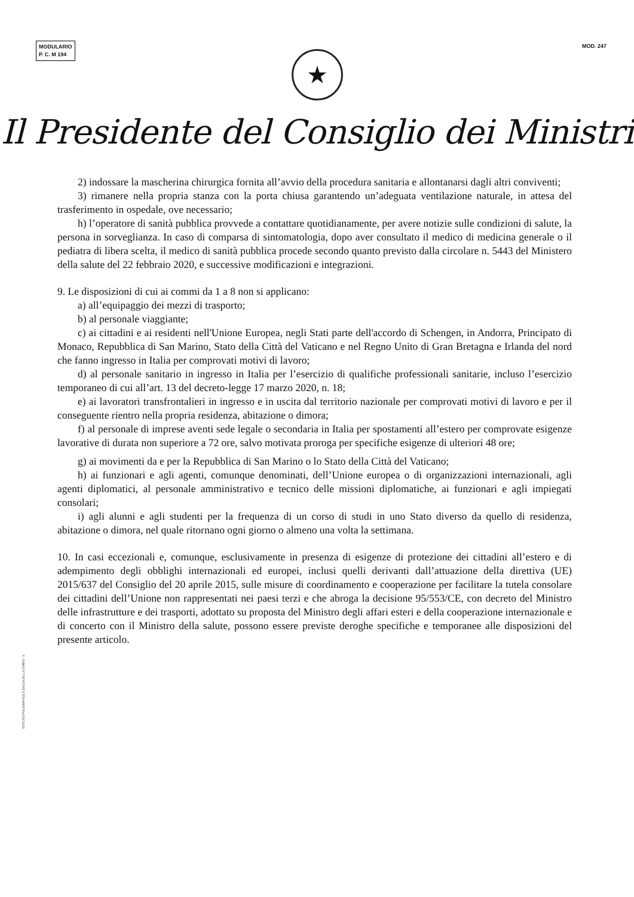MODULARIO
P. C. M 194
MOD. 247
★
Il Presidente del Consiglio dei Ministri
2) indossare la mascherina chirurgica fornita all’avvio della procedura sanitaria e allontanarsi dagli altri conviventi;
3) rimanere nella propria stanza con la porta chiusa garantendo un’adeguata ventilazione naturale, in attesa del trasferimento in ospedale, ove necessario;
h) l’operatore di sanità pubblica provvede a contattare quotidianamente, per avere notizie sulle condizioni di salute, la persona in sorveglianza. In caso di comparsa di sintomatologia, dopo aver consultato il medico di medicina generale o il pediatra di libera scelta, il medico di sanità pubblica procede secondo quanto previsto dalla circolare n. 5443 del Ministero della salute del 22 febbraio 2020, e successive modificazioni e integrazioni.
9. Le disposizioni di cui ai commi da 1 a 8 non si applicano:
a) all’equipaggio dei mezzi di trasporto;
b) al personale viaggiante;
c) ai cittadini e ai residenti nell'Unione Europea, negli Stati parte dell'accordo di Schengen, in Andorra, Principato di Monaco, Repubblica di San Marino, Stato della Città del Vaticano e nel Regno Unito di Gran Bretagna e Irlanda del nord che fanno ingresso in Italia per comprovati motivi di lavoro;
d) al personale sanitario in ingresso in Italia per l’esercizio di qualifiche professionali sanitarie, incluso l’esercizio temporaneo di cui all’art. 13 del decreto-legge 17 marzo 2020, n. 18;
e) ai lavoratori transfrontalieri in ingresso e in uscita dal territorio nazionale per comprovati motivi di lavoro e per il conseguente rientro nella propria residenza, abitazione o dimora;
f) al personale di imprese aventi sede legale o secondaria in Italia per spostamenti all’estero per comprovate esigenze lavorative di durata non superiore a 72 ore, salvo motivata proroga per specifiche esigenze di ulteriori 48 ore;
g) ai movimenti da e per la Repubblica di San Marino o lo Stato della Città del Vaticano;
h) ai funzionari e agli agenti, comunque denominati, dell’Unione europea o di organizzazioni internazionali, agli agenti diplomatici, al personale amministrativo e tecnico delle missioni diplomatiche, ai funzionari e agli impiegati consolari;
i) agli alunni e agli studenti per la frequenza di un corso di studi in uno Stato diverso da quello di residenza, abitazione o dimora, nel quale ritornano ogni giorno o almeno una volta la settimana.
10. In casi eccezionali e, comunque, esclusivamente in presenza di esigenze di protezione dei cittadini all’estero e di adempimento degli obblighi internazionali ed europei, inclusi quelli derivanti dall’attuazione della direttiva (UE) 2015/637 del Consiglio del 20 aprile 2015, sulle misure di coordinamento e cooperazione per facilitare la tutela consolare dei cittadini dell’Unione non rappresentati nei paesi terzi e che abroga la decisione 95/553/CE, con decreto del Ministro delle infrastrutture e dei trasporti, adottato su proposta del Ministro degli affari esteri e della cooperazione internazionale e di concerto con il Ministro della salute, possono essere previste deroghe specifiche e temporanee alle disposizioni del presente articolo.
ISTITUTO POLIGRAFICO E ZECCA DELLO STATO - S